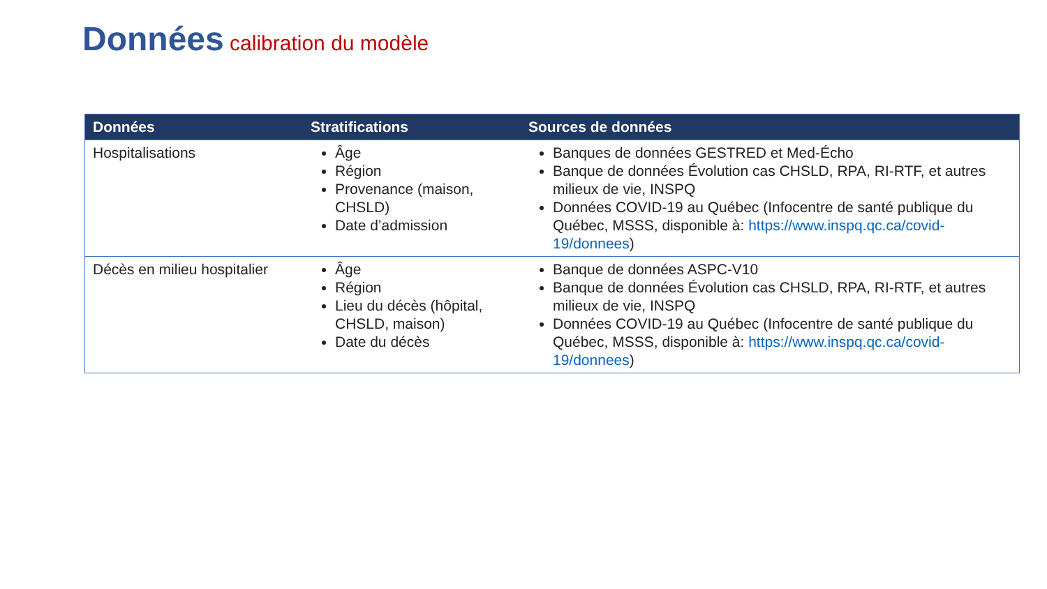Données calibration du modèle
| Données | Stratifications | Sources de données |
| --- | --- | --- |
| Hospitalisations | Âge Région Provenance (maison, CHSLD) Date d’admission | Banques de données GESTRED et Med-Écho Banque de données Évolution cas CHSLD, RPA, RI-RTF, et autres milieux de vie, INSPQ Données COVID-19 au Québec (Infocentre de santé publique du Québec, MSSS, disponible à: https://www.inspq.qc.ca/covid-19/donnees ) |
| Décès en milieu hospitalier | Âge Région Lieu du décès (hôpital, CHSLD, maison) Date du décès | Banque de données ASPC-V10 Banque de données Évolution cas CHSLD, RPA, RI-RTF, et autres milieux de vie, INSPQ Données COVID-19 au Québec (Infocentre de santé publique du Québec, MSSS, disponible à: https://www.inspq.qc.ca/covid-19/donnees ) |